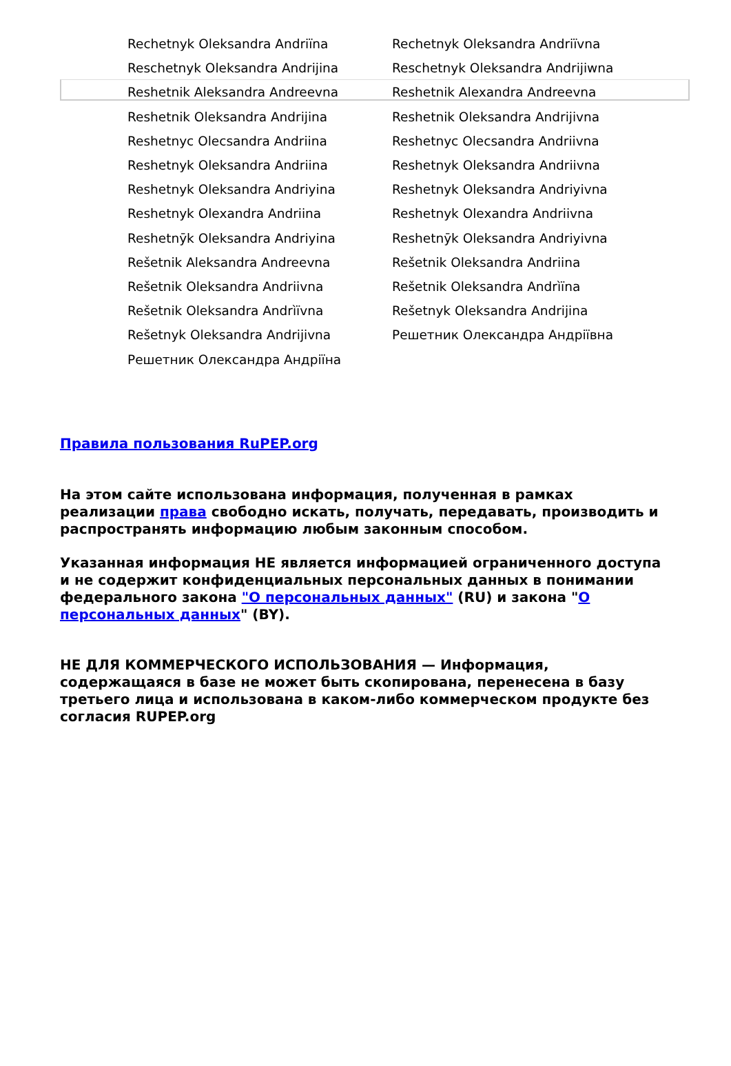| Rechetnyk Oleksandra Andriïna | Rechetnyk Oleksandra Andriïvna |
| Reschetnyk Oleksandra Andrijina | Reschetnyk Oleksandra Andrijiwna |
| Reshetnik Aleksandra Andreevna | Reshetnik Alexandra Andreevna |
| Reshetnik Oleksandra Andrijina | Reshetnik Oleksandra Andrijivna |
| Reshetnyc Olecsandra Andriina | Reshetnyc Olecsandra Andriivna |
| Reshetnyk Oleksandra Andriina | Reshetnyk Oleksandra Andriivna |
| Reshetnyk Oleksandra Andriyina | Reshetnyk Oleksandra Andriyivna |
| Reshetnyk Olexandra Andriina | Reshetnyk Olexandra Andriivna |
| Reshetnȳk Oleksandra Andriyina | Reshetnȳk Oleksandra Andriyivna |
| Rešetnik Aleksandra Andreevna | Rešetnik Oleksandra Andriina |
| Rešetnik Oleksandra Andriivna | Rešetnik Oleksandra Andrìïna |
| Rešetnik Oleksandra Andrìïvna | Rešetnyk Oleksandra Andrijina |
| Rešetnyk Oleksandra Andrijivna | Решетник Олександра Андріївна |
| Решетник Олександра Андріїна | |
Правила пользования RuPEP.org
На этом сайте использована информация, полученная в рамках реализации права свободно искать, получать, передавать, производить и распространять информацию любым законным способом.
Указанная информация НЕ является информацией ограниченного доступа и не содержит конфиденциальных персональных данных в понимании федерального закона "О персональных данных" (RU) и закона "О персональных данных" (BY).
НЕ ДЛЯ КОММЕРЧЕСКОГО ИСПОЛЬЗОВАНИЯ — Информация, содержащаяся в базе не может быть скопирована, перенесена в базу третьего лица и использована в каком-либо коммерческом продукте без согласия RUPEP.org